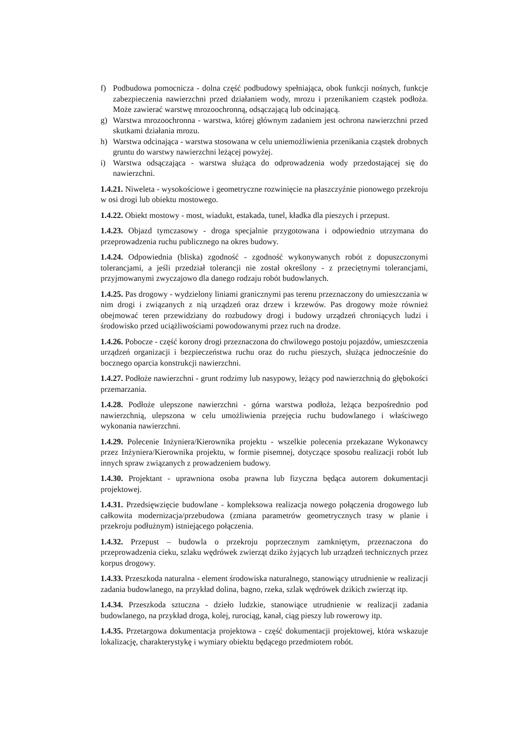f) Podbudowa pomocnicza - dolna część podbudowy spełniająca, obok funkcji nośnych, funkcje zabezpieczenia nawierzchni przed działaniem wody, mrozu i przenikaniem cząstek podłoża. Może zawierać warstwę mrozoochronną, odsączającą lub odcinającą.
g) Warstwa mrozoochronna - warstwa, której głównym zadaniem jest ochrona nawierzchni przed skutkami działania mrozu.
h) Warstwa odcinająca - warstwa stosowana w celu uniemożliwienia przenikania cząstek drobnych gruntu do warstwy nawierzchni leżącej powyżej.
i) Warstwa odsączająca - warstwa służąca do odprowadzenia wody przedostającej się do nawierzchni.
1.4.21. Niweleta - wysokościowe i geometryczne rozwinięcie na płaszczyźnie pionowego przekroju w osi drogi lub obiektu mostowego.
1.4.22. Obiekt mostowy - most, wiadukt, estakada, tunel, kładka dla pieszych i przepust.
1.4.23. Objazd tymczasowy - droga specjalnie przygotowana i odpowiednio utrzymana do przeprowadzenia ruchu publicznego na okres budowy.
1.4.24. Odpowiednia (bliska) zgodność - zgodność wykonywanych robót z dopuszczonymi tolerancjami, a jeśli przedział tolerancji nie został określony - z przeciętnymi tolerancjami, przyjmowanymi zwyczajowo dla danego rodzaju robót budowlanych.
1.4.25. Pas drogowy - wydzielony liniami granicznymi pas terenu przeznaczony do umieszczania w nim drogi i związanych z nią urządzeń oraz drzew i krzewów. Pas drogowy może również obejmować teren przewidziany do rozbudowy drogi i budowy urządzeń chroniących ludzi i środowisko przed uciążliwościami powodowanymi przez ruch na drodze.
1.4.26. Pobocze - część korony drogi przeznaczona do chwilowego postoju pojazdów, umieszczenia urządzeń organizacji i bezpieczeństwa ruchu oraz do ruchu pieszych, służąca jednocześnie do bocznego oparcia konstrukcji nawierzchni.
1.4.27. Podłoże nawierzchni - grunt rodzimy lub nasypowy, leżący pod nawierzchnią do głębokości przemarzania.
1.4.28. Podłoże ulepszone nawierzchni - górna warstwa podłoża, leżąca bezpośrednio pod nawierzchnią, ulepszona w celu umożliwienia przejęcia ruchu budowlanego i właściwego wykonania nawierzchni.
1.4.29. Polecenie Inżyniera/Kierownika projektu - wszelkie polecenia przekazane Wykonawcy przez Inżyniera/Kierownika projektu, w formie pisemnej, dotyczące sposobu realizacji robót lub innych spraw związanych z prowadzeniem budowy.
1.4.30. Projektant - uprawniona osoba prawna lub fizyczna będąca autorem dokumentacji projektowej.
1.4.31. Przedsięwzięcie budowlane - kompleksowa realizacja nowego połączenia drogowego lub całkowita modernizacja/przebudowa (zmiana parametrów geometrycznych trasy w planie i przekroju podłużnym) istniejącego połączenia.
1.4.32. Przepust – budowla o przekroju poprzecznym zamkniętym, przeznaczona do przeprowadzenia cieku, szlaku wędrówek zwierząt dziko żyjących lub urządzeń technicznych przez korpus drogowy.
1.4.33. Przeszkoda naturalna - element środowiska naturalnego, stanowiący utrudnienie w realizacji zadania budowlanego, na przykład dolina, bagno, rzeka, szlak wędrówek dzikich zwierząt itp.
1.4.34. Przeszkoda sztuczna - dzieło ludzkie, stanowiące utrudnienie w realizacji zadania budowlanego, na przykład droga, kolej, rurociąg, kanał, ciąg pieszy lub rowerowy itp.
1.4.35. Przetargowa dokumentacja projektowa - część dokumentacji projektowej, która wskazuje lokalizację, charakterystykę i wymiary obiektu będącego przedmiotem robót.